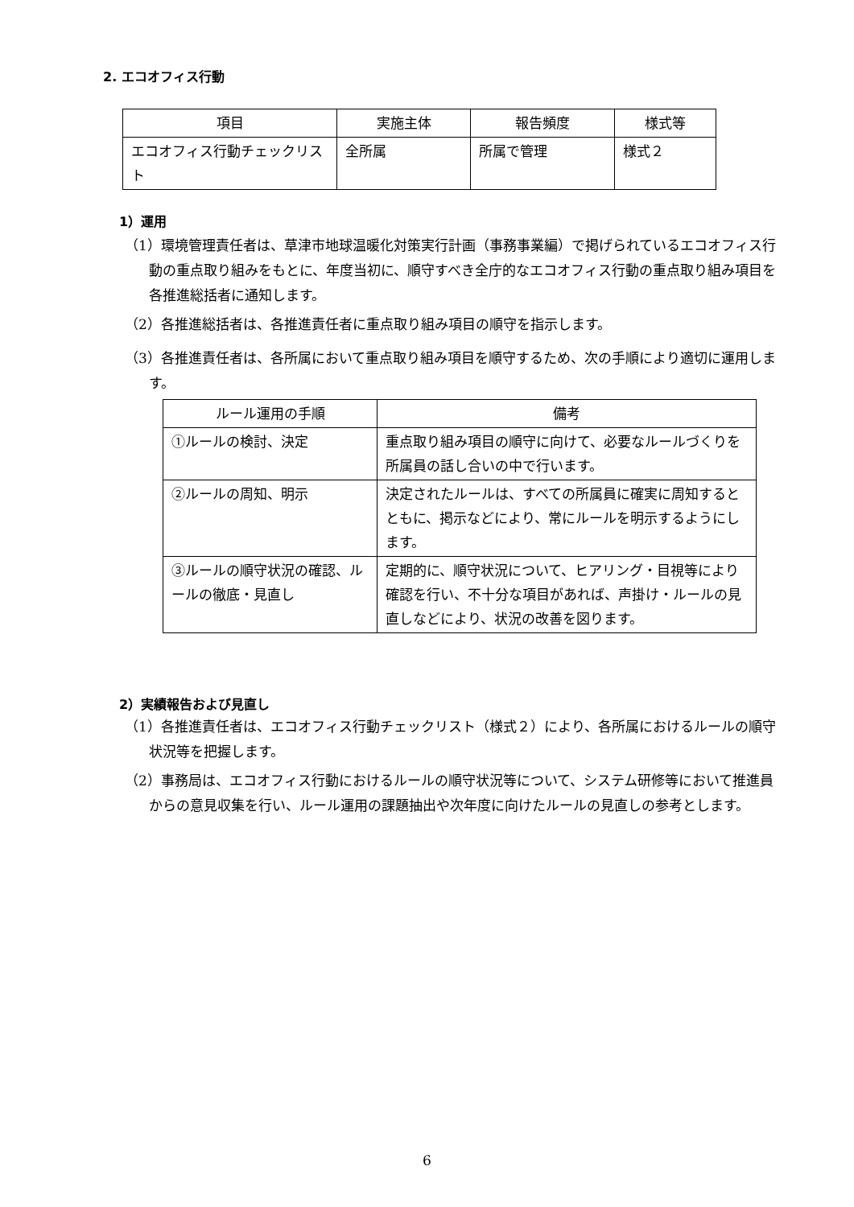2. エコオフィス行動
| 項目 | 実施主体 | 報告頻度 | 様式等 |
| --- | --- | --- | --- |
| エコオフィス行動チェックリスト | 全所属 | 所属で管理 | 様式２ |
1）運用
（1）環境管理責任者は、草津市地球温暖化対策実行計画（事務事業編）で掲げられているエコオフィス行動の重点取り組みをもとに、年度当初に、順守すべき全庁的なエコオフィス行動の重点取り組み項目を各推進総括者に通知します。
（2）各推進総括者は、各推進責任者に重点取り組み項目の順守を指示します。
（3）各推進責任者は、各所属において重点取り組み項目を順守するため、次の手順により適切に運用します。
| ルール運用の手順 | 備考 |
| --- | --- |
| ①ルールの検討、決定 | 重点取り組み項目の順守に向けて、必要なルールづくりを所属員の話し合いの中で行います。 |
| ②ルールの周知、明示 | 決定されたルールは、すべての所属員に確実に周知するとともに、掲示などにより、常にルールを明示するようにします。 |
| ③ルールの順守状況の確認、ルールの徹底・見直し | 定期的に、順守状況について、ヒアリング・目視等により確認を行い、不十分な項目があれば、声掛け・ルールの見直しなどにより、状況の改善を図ります。 |
2）実績報告および見直し
（1）各推進責任者は、エコオフィス行動チェックリスト（様式２）により、各所属におけるルールの順守状況等を把握します。
（2）事務局は、エコオフィス行動におけるルールの順守状況等について、システム研修等において推進員からの意見収集を行い、ルール運用の課題抽出や次年度に向けたルールの見直しの参考とします。
6